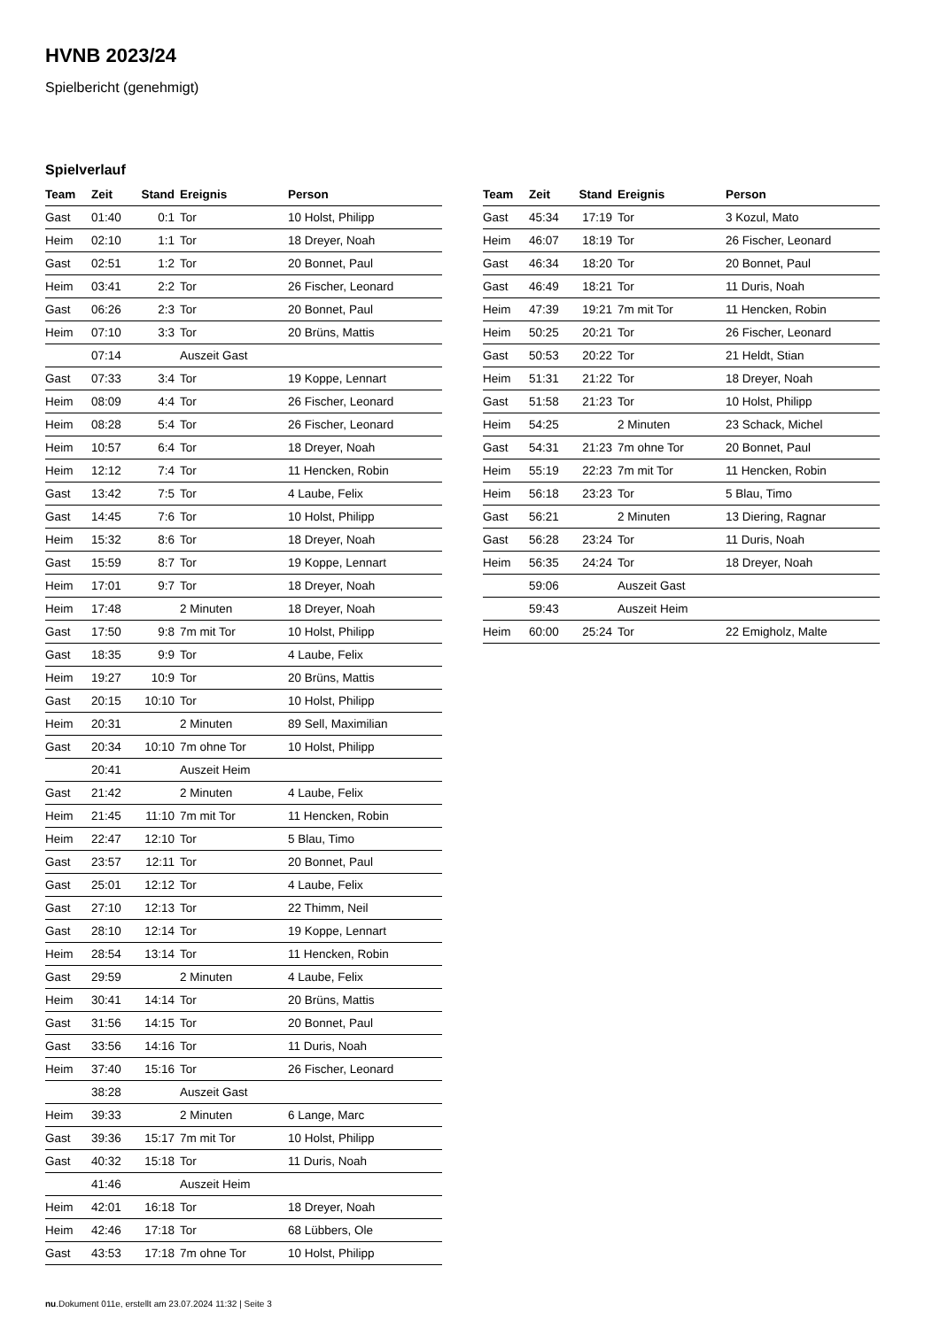HVNB 2023/24
Spielbericht (genehmigt)
Spielverlauf
| Team | Zeit | Stand | Ereignis | Person |
| --- | --- | --- | --- | --- |
| Gast | 01:40 | 0:1 | Tor | 10 Holst, Philipp |
| Heim | 02:10 | 1:1 | Tor | 18 Dreyer, Noah |
| Gast | 02:51 | 1:2 | Tor | 20 Bonnet, Paul |
| Heim | 03:41 | 2:2 | Tor | 26 Fischer, Leonard |
| Gast | 06:26 | 2:3 | Tor | 20 Bonnet, Paul |
| Heim | 07:10 | 3:3 | Tor | 20 Brüns, Mattis |
| | 07:14 | | Auszeit Gast | |
| Gast | 07:33 | 3:4 | Tor | 19 Koppe, Lennart |
| Heim | 08:09 | 4:4 | Tor | 26 Fischer, Leonard |
| Heim | 08:28 | 5:4 | Tor | 26 Fischer, Leonard |
| Heim | 10:57 | 6:4 | Tor | 18 Dreyer, Noah |
| Heim | 12:12 | 7:4 | Tor | 11 Hencken, Robin |
| Gast | 13:42 | 7:5 | Tor | 4 Laube, Felix |
| Gast | 14:45 | 7:6 | Tor | 10 Holst, Philipp |
| Heim | 15:32 | 8:6 | Tor | 18 Dreyer, Noah |
| Gast | 15:59 | 8:7 | Tor | 19 Koppe, Lennart |
| Heim | 17:01 | 9:7 | Tor | 18 Dreyer, Noah |
| Heim | 17:48 | | 2 Minuten | 18 Dreyer, Noah |
| Gast | 17:50 | 9:8 | 7m mit Tor | 10 Holst, Philipp |
| Gast | 18:35 | 9:9 | Tor | 4 Laube, Felix |
| Heim | 19:27 | 10:9 | Tor | 20 Brüns, Mattis |
| Gast | 20:15 | 10:10 | Tor | 10 Holst, Philipp |
| Heim | 20:31 | | 2 Minuten | 89 Sell, Maximilian |
| Gast | 20:34 | 10:10 | 7m ohne Tor | 10 Holst, Philipp |
| | 20:41 | | Auszeit Heim | |
| Gast | 21:42 | | 2 Minuten | 4 Laube, Felix |
| Heim | 21:45 | 11:10 | 7m mit Tor | 11 Hencken, Robin |
| Heim | 22:47 | 12:10 | Tor | 5 Blau, Timo |
| Gast | 23:57 | 12:11 | Tor | 20 Bonnet, Paul |
| Gast | 25:01 | 12:12 | Tor | 4 Laube, Felix |
| Gast | 27:10 | 12:13 | Tor | 22 Thimm, Neil |
| Gast | 28:10 | 12:14 | Tor | 19 Koppe, Lennart |
| Heim | 28:54 | 13:14 | Tor | 11 Hencken, Robin |
| Gast | 29:59 | | 2 Minuten | 4 Laube, Felix |
| Heim | 30:41 | 14:14 | Tor | 20 Brüns, Mattis |
| Gast | 31:56 | 14:15 | Tor | 20 Bonnet, Paul |
| Gast | 33:56 | 14:16 | Tor | 11 Duris, Noah |
| Heim | 37:40 | 15:16 | Tor | 26 Fischer, Leonard |
| | 38:28 | | Auszeit Gast | |
| Heim | 39:33 | | 2 Minuten | 6 Lange, Marc |
| Gast | 39:36 | 15:17 | 7m mit Tor | 10 Holst, Philipp |
| Gast | 40:32 | 15:18 | Tor | 11 Duris, Noah |
| | 41:46 | | Auszeit Heim | |
| Heim | 42:01 | 16:18 | Tor | 18 Dreyer, Noah |
| Heim | 42:46 | 17:18 | Tor | 68 Lübbers, Ole |
| Gast | 43:53 | 17:18 | 7m ohne Tor | 10 Holst, Philipp |
| Team | Zeit | Stand | Ereignis | Person |
| --- | --- | --- | --- | --- |
| Gast | 45:34 | 17:19 | Tor | 3 Kozul, Mato |
| Heim | 46:07 | 18:19 | Tor | 26 Fischer, Leonard |
| Gast | 46:34 | 18:20 | Tor | 20 Bonnet, Paul |
| Gast | 46:49 | 18:21 | Tor | 11 Duris, Noah |
| Heim | 47:39 | 19:21 | 7m mit Tor | 11 Hencken, Robin |
| Heim | 50:25 | 20:21 | Tor | 26 Fischer, Leonard |
| Gast | 50:53 | 20:22 | Tor | 21 Heldt, Stian |
| Heim | 51:31 | 21:22 | Tor | 18 Dreyer, Noah |
| Gast | 51:58 | 21:23 | Tor | 10 Holst, Philipp |
| Heim | 54:25 | | 2 Minuten | 23 Schack, Michel |
| Gast | 54:31 | 21:23 | 7m ohne Tor | 20 Bonnet, Paul |
| Heim | 55:19 | 22:23 | 7m mit Tor | 11 Hencken, Robin |
| Heim | 56:18 | 23:23 | Tor | 5 Blau, Timo |
| Gast | 56:21 | | 2 Minuten | 13 Diering, Ragnar |
| Gast | 56:28 | 23:24 | Tor | 11 Duris, Noah |
| Heim | 56:35 | 24:24 | Tor | 18 Dreyer, Noah |
| | 59:06 | | Auszeit Gast | |
| | 59:43 | | Auszeit Heim | |
| Heim | 60:00 | 25:24 | Tor | 22 Emigholz, Malte |
nu.Dokument 011e, erstellt am 23.07.2024 11:32 | Seite 3